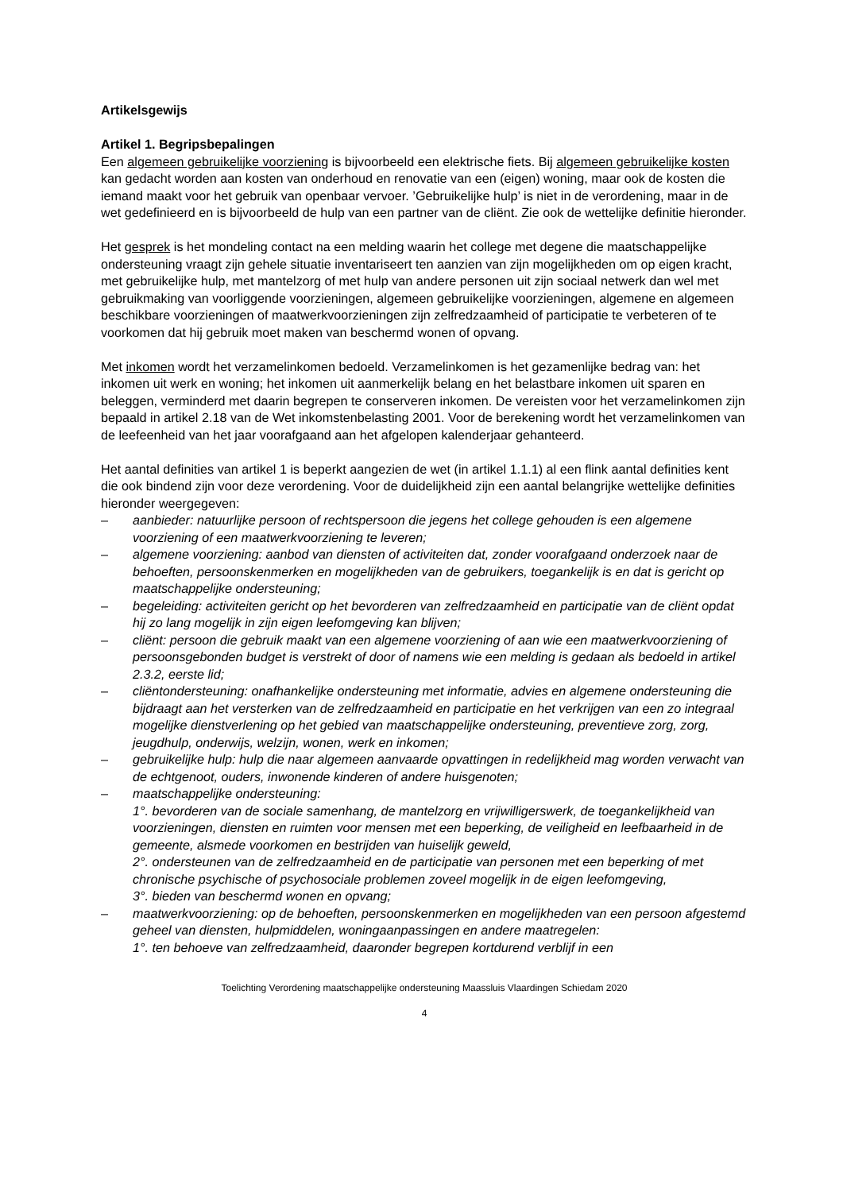Artikelsgewijs
Artikel 1. Begripsbepalingen
Een algemeen gebruikelijke voorziening is bijvoorbeeld een elektrische fiets. Bij algemeen gebruikelijke kosten kan gedacht worden aan kosten van onderhoud en renovatie van een (eigen) woning, maar ook de kosten die iemand maakt voor het gebruik van openbaar vervoer. ’Gebruikelijke hulp’ is niet in de verordening, maar in de wet gedefinieerd en is bijvoorbeeld de hulp van een partner van de cliënt. Zie ook de wettelijke definitie hieronder.
Het gesprek is het mondeling contact na een melding waarin het college met degene die maatschappelijke ondersteuning vraagt zijn gehele situatie inventariseert ten aanzien van zijn mogelijkheden om op eigen kracht, met gebruikelijke hulp, met mantelzorg of met hulp van andere personen uit zijn sociaal netwerk dan wel met gebruikmaking van voorliggende voorzieningen, algemeen gebruikelijke voorzieningen, algemene en algemeen beschikbare voorzieningen of maatwerkvoorzieningen zijn zelfredzaamheid of participatie te verbeteren of te voorkomen dat hij gebruik moet maken van beschermd wonen of opvang.
Met inkomen wordt het verzamelinkomen bedoeld. Verzamelinkomen is het gezamenlijke bedrag van: het inkomen uit werk en woning; het inkomen uit aanmerkelijk belang en het belastbare inkomen uit sparen en beleggen, verminderd met daarin begrepen te conserveren inkomen. De vereisten voor het verzamelinkomen zijn bepaald in artikel 2.18 van de Wet inkomstenbelasting 2001. Voor de berekening wordt het verzamelinkomen van de leefeenheid van het jaar voorafgaand aan het afgelopen kalenderjaar gehanteerd.
Het aantal definities van artikel 1 is beperkt aangezien de wet (in artikel 1.1.1) al een flink aantal definities kent die ook bindend zijn voor deze verordening. Voor de duidelijkheid zijn een aantal belangrijke wettelijke definities hieronder weergegeven:
– aanbieder: natuurlijke persoon of rechtspersoon die jegens het college gehouden is een algemene voorziening of een maatwerkvoorziening te leveren;
– algemene voorziening: aanbod van diensten of activiteiten dat, zonder voorafgaand onderzoek naar de behoeften, persoonskenmerken en mogelijkheden van de gebruikers, toegankelijk is en dat is gericht op maatschappelijke ondersteuning;
– begeleiding: activiteiten gericht op het bevorderen van zelfredzaamheid en participatie van de cliënt opdat hij zo lang mogelijk in zijn eigen leefomgeving kan blijven;
– cliënt: persoon die gebruik maakt van een algemene voorziening of aan wie een maatwerkvoorziening of persoonsgebonden budget is verstrekt of door of namens wie een melding is gedaan als bedoeld in artikel 2.3.2, eerste lid;
– cliëntondersteuning: onafhankelijke ondersteuning met informatie, advies en algemene ondersteuning die bijdraagt aan het versterken van de zelfredzaamheid en participatie en het verkrijgen van een zo integraal mogelijke dienstverlening op het gebied van maatschappelijke ondersteuning, preventieve zorg, zorg, jeugdhulp, onderwijs, welzijn, wonen, werk en inkomen;
– gebruikelijke hulp: hulp die naar algemeen aanvaarde opvattingen in redelijkheid mag worden verwacht van de echtgenoot, ouders, inwonende kinderen of andere huisgenoten;
– maatschappelijke ondersteuning:
1°. bevorderen van de sociale samenhang, de mantelzorg en vrijwilligerswerk, de toegankelijkheid van voorzieningen, diensten en ruimten voor mensen met een beperking, de veiligheid en leefbaarheid in de gemeente, alsmede voorkomen en bestrijden van huiselijk geweld,
2°. ondersteunen van de zelfredzaamheid en de participatie van personen met een beperking of met chronische psychische of psychosociale problemen zoveel mogelijk in de eigen leefomgeving,
3°. bieden van beschermd wonen en opvang;
– maatwerkvoorziening: op de behoeften, persoonskenmerken en mogelijkheden van een persoon afgestemd geheel van diensten, hulpmiddelen, woningaanpassingen en andere maatregelen:
1°. ten behoeve van zelfredzaamheid, daaronder begrepen kortdurend verblijf in een
Toelichting Verordening maatschappelijke ondersteuning Maassluis Vlaardingen Schiedam 2020
4